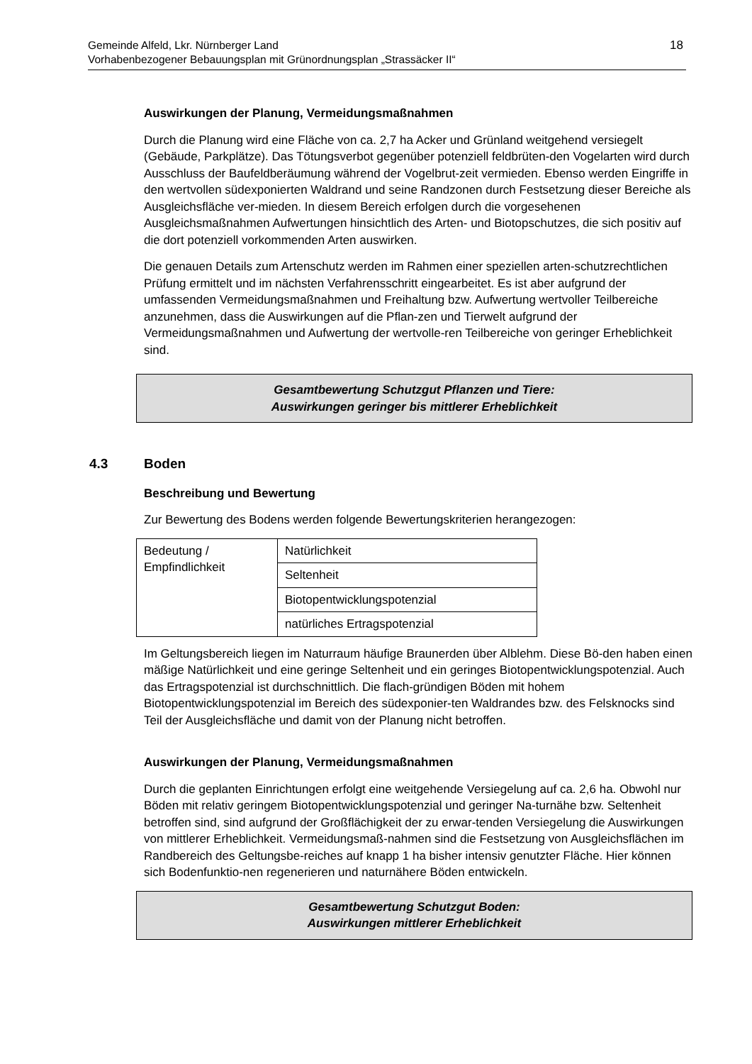Gemeinde Alfeld, Lkr. Nürnberger Land
Vorhabenbezogener Bebauungsplan mit Grünordnungsplan „Strassäcker II“18
Auswirkungen der Planung, Vermeidungsmaßnahmen
Durch die Planung wird eine Fläche von ca. 2,7 ha Acker und Grünland weitgehend versiegelt (Gebäude, Parkplätze). Das Tötungsverbot gegenüber potenziell feldbrüten-den Vogelarten wird durch Ausschluss der Baufeldberäumung während der Vogelbrut-zeit vermieden. Ebenso werden Eingriffe in den wertvollen südexponierten Waldrand und seine Randzonen durch Festsetzung dieser Bereiche als Ausgleichsfläche ver-mieden. In diesem Bereich erfolgen durch die vorgesehenen Ausgleichsmaßnahmen Aufwertungen hinsichtlich des Arten- und Biotopschutzes, die sich positiv auf die dort potenziell vorkommenden Arten auswirken.
Die genauen Details zum Artenschutz werden im Rahmen einer speziellen arten-schutzrechtlichen Prüfung ermittelt und im nächsten Verfahrensschritt eingearbeitet. Es ist aber aufgrund der umfassenden Vermeidungsmaßnahmen und Freihaltung bzw. Aufwertung wertvoller Teilbereiche anzunehmen, dass die Auswirkungen auf die Pflan-zen und Tierwelt aufgrund der Vermeidungsmaßnahmen und Aufwertung der wertvolle-ren Teilbereiche von geringer Erheblichkeit sind.
Gesamtbewertung Schutzgut Pflanzen und Tiere:
Auswirkungen geringer bis mittlerer Erheblichkeit
4.3 Boden
Beschreibung und Bewertung
Zur Bewertung des Bodens werden folgende Bewertungskriterien herangezogen:
| Bedeutung / Empfindlichkeit | Natürlichkeit |
| | Seltenheit |
| | Biotopentwicklungspotenzial |
| | natürliches Ertragspotenzial |
Im Geltungsbereich liegen im Naturraum häufige Braunerden über Alblehm. Diese Bö-den haben einen mäßige Natürlichkeit und eine geringe Seltenheit und ein geringes Biotopentwicklungspotenzial. Auch das Ertragspotenzial ist durchschnittlich. Die flach-gründigen Böden mit hohem Biotopentwicklungspotenzial im Bereich des südexponier-ten Waldrandes bzw. des Felsknocks sind Teil der Ausgleichsfläche und damit von der Planung nicht betroffen.
Auswirkungen der Planung, Vermeidungsmaßnahmen
Durch die geplanten Einrichtungen erfolgt eine weitgehende Versiegelung auf ca. 2,6 ha. Obwohl nur Böden mit relativ geringem Biotopentwicklungspotenzial und geringer Na-turnähe bzw. Seltenheit betroffen sind, sind aufgrund der Großflächigkeit der zu erwar-tenden Versiegelung die Auswirkungen von mittlerer Erheblichkeit. Vermeidungsmaß-nahmen sind die Festsetzung von Ausgleichsflächen im Randbereich des Geltungsbe-reiches auf knapp 1 ha bisher intensiv genutzter Fläche. Hier können sich Bodenfunktio-nen regenerieren und naturnähere Böden entwickeln.
Gesamtbewertung Schutzgut Boden:
Auswirkungen mittlerer Erheblichkeit